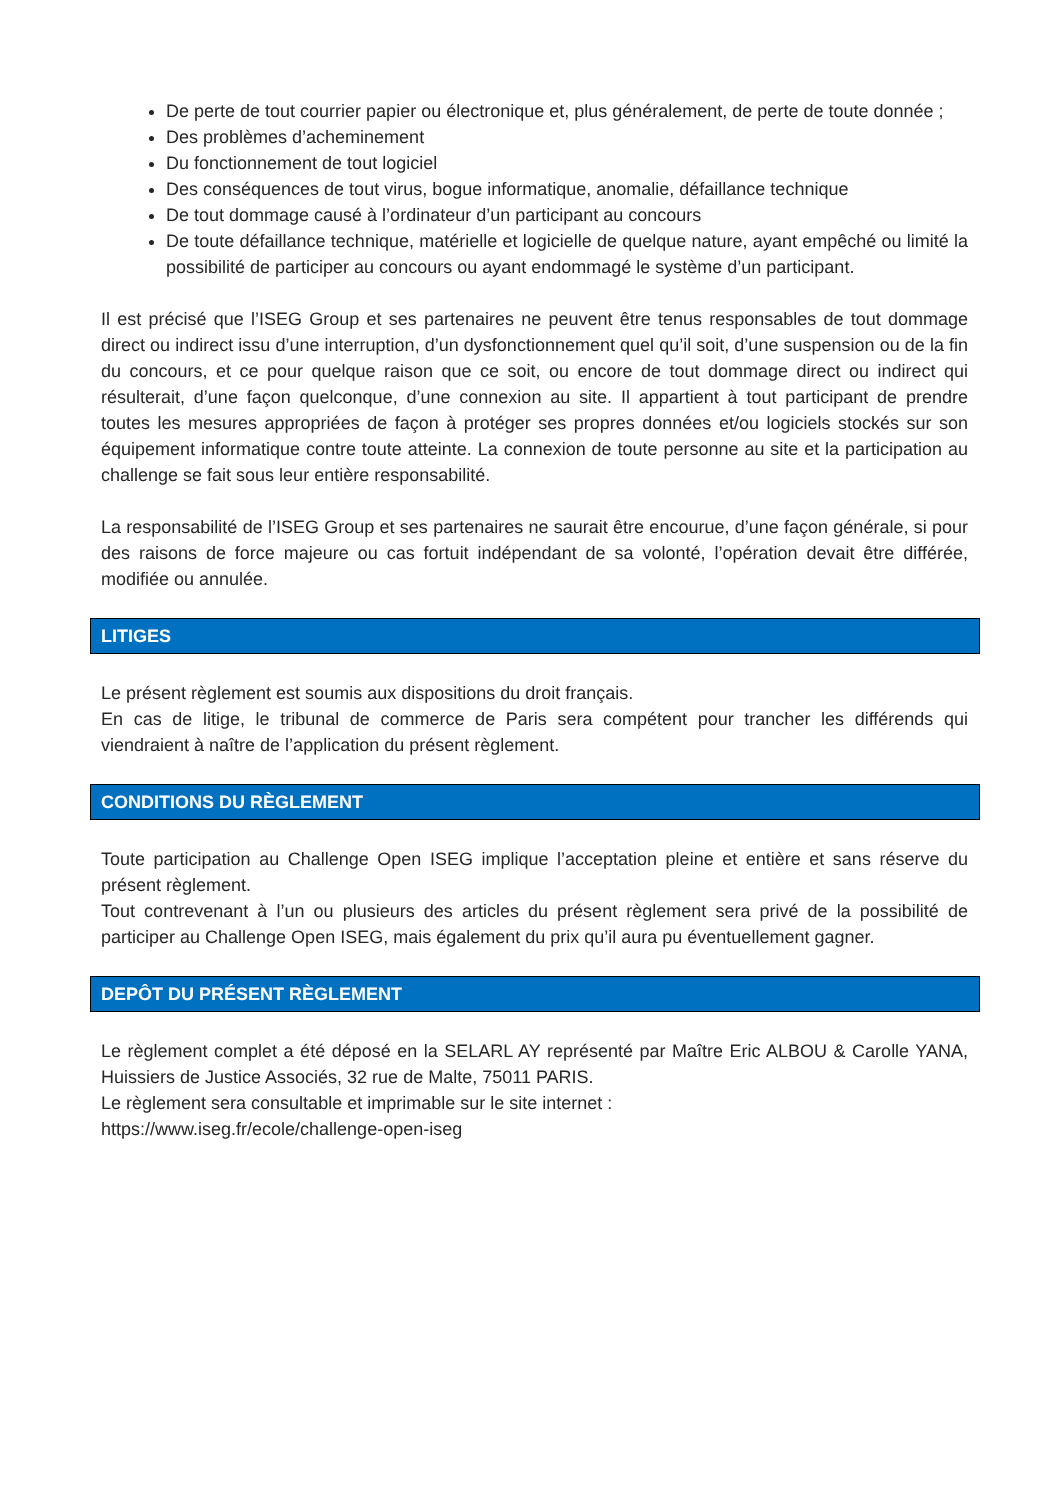De perte de tout courrier papier ou électronique et, plus généralement, de perte de toute donnée ;
Des problèmes d’acheminement
Du fonctionnement de tout logiciel
Des conséquences de tout virus, bogue informatique, anomalie, défaillance technique
De tout dommage causé à l’ordinateur d’un participant au concours
De toute défaillance technique, matérielle et logicielle de quelque nature, ayant empêché ou limité la possibilité de participer au concours ou ayant endommagé le système d’un participant.
Il est précisé que l’ISEG Group et ses partenaires ne peuvent être tenus responsables de tout dommage direct ou indirect issu d’une interruption, d’un dysfonctionnement quel qu’il soit, d’une suspension ou de la fin du concours, et ce pour quelque raison que ce soit, ou encore de tout dommage direct ou indirect qui résulterait, d’une façon quelconque, d’une connexion au site. Il appartient à tout participant de prendre toutes les mesures appropriées de façon à protéger ses propres données et/ou logiciels stockés sur son équipement informatique contre toute atteinte. La connexion de toute personne au site et la participation au challenge se fait sous leur entière responsabilité.
La responsabilité de l’ISEG Group et ses partenaires ne saurait être encourue, d’une façon générale, si pour des raisons de force majeure ou cas fortuit indépendant de sa volonté, l’opération devait être différée, modifiée ou annulée.
LITIGES
Le présent règlement est soumis aux dispositions du droit français.
En cas de litige, le tribunal de commerce de Paris sera compétent pour trancher les différends qui viendraient à naître de l’application du présent règlement.
CONDITIONS DU RÈGLEMENT
Toute participation au Challenge Open ISEG implique l’acceptation pleine et entière et sans réserve du présent règlement.
Tout contrevenant à l’un ou plusieurs des articles du présent règlement sera privé de la possibilité de participer au Challenge Open ISEG, mais également du prix qu’il aura pu éventuellement gagner.
DEPÔT DU PRÉSENT RÈGLEMENT
Le règlement complet a été déposé en la SELARL AY représenté par Maître Eric ALBOU & Carolle YANA, Huissiers de Justice Associés, 32 rue de Malte, 75011 PARIS.
Le règlement sera consultable et imprimable sur le site internet :
https://www.iseg.fr/ecole/challenge-open-iseg